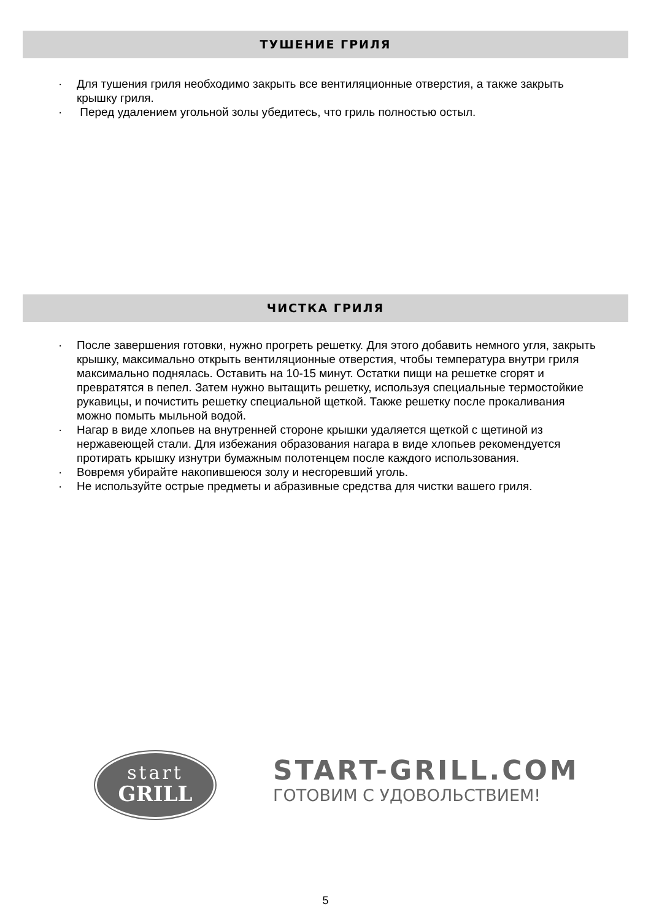ТУШЕНИЕ ГРИЛЯ
· Для тушения гриля необходимо закрыть все вентиляционные отверстия, а также закрыть крышку гриля.
· Перед удалением угольной золы убедитесь, что гриль полностью остыл.
ЧИСТКА ГРИЛЯ
· После завершения готовки, нужно прогреть решетку. Для этого добавить немного угля, закрыть крышку, максимально открыть вентиляционные отверстия, чтобы температура внутри гриля максимально поднялась. Оставить на 10-15 минут. Остатки пищи на решетке сгорят и превратятся в пепел. Затем нужно вытащить решетку, используя специальные термостойкие рукавицы, и почистить решетку специальной щеткой. Также решетку после прокаливания можно помыть мыльной водой.
· Нагар в виде хлопьев на внутренней стороне крышки удаляется щеткой с щетиной из нержавеющей стали. Для избежания образования нагара в виде хлопьев рекомендуется протирать крышку изнутри бумажным полотенцем после каждого использования.
· Вовремя убирайте накопившеюся золу и несгоревший уголь.
· Не используйте острые предметы и абразивные средства для чистки вашего гриля.
start
GRILL
START-GRILL.COM
ГОТОВИМ С УДОВОЛЬСТВИЕМ!
5